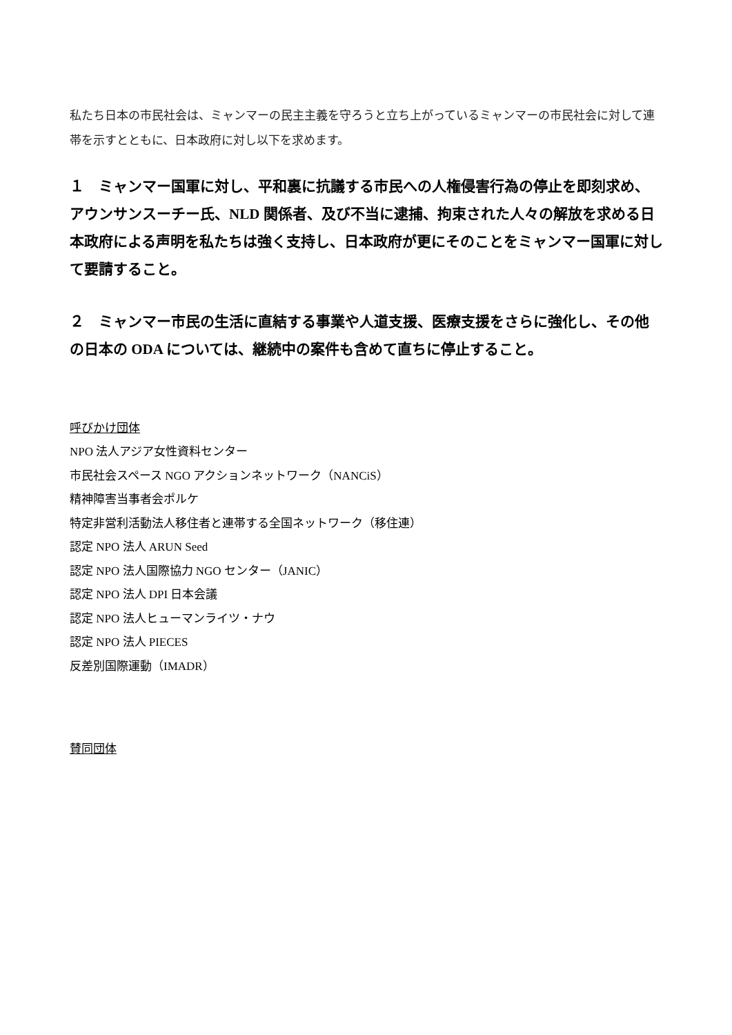私たち日本の市民社会は、ミャンマーの民主主義を守ろうと立ち上がっているミャンマーの市民社会に対して連帯を示すとともに、日本政府に対し以下を求めます。
１　ミャンマー国軍に対し、平和裏に抗議する市民への人権侵害行為の停止を即刻求め、アウンサンスーチー氏、NLD 関係者、及び不当に逮捕、拘束された人々の解放を求める日本政府による声明を私たちは強く支持し、日本政府が更にそのことをミャンマー国軍に対して要請すること。
２　ミャンマー市民の生活に直結する事業や人道支援、医療支援をさらに強化し、その他の日本の ODA については、継続中の案件も含めて直ちに停止すること。
呼びかけ団体
NPO 法人アジア女性資料センター
市民社会スペース NGO アクションネットワーク（NANCiS）
精神障害当事者会ポルケ
特定非営利活動法人移住者と連帯する全国ネットワーク（移住連）
認定 NPO 法人 ARUN Seed
認定 NPO 法人国際協力 NGO センター（JANIC）
認定 NPO 法人 DPI 日本会議
認定 NPO 法人ヒューマンライツ・ナウ
認定 NPO 法人 PIECES
反差別国際運動（IMADR）
賛同団体